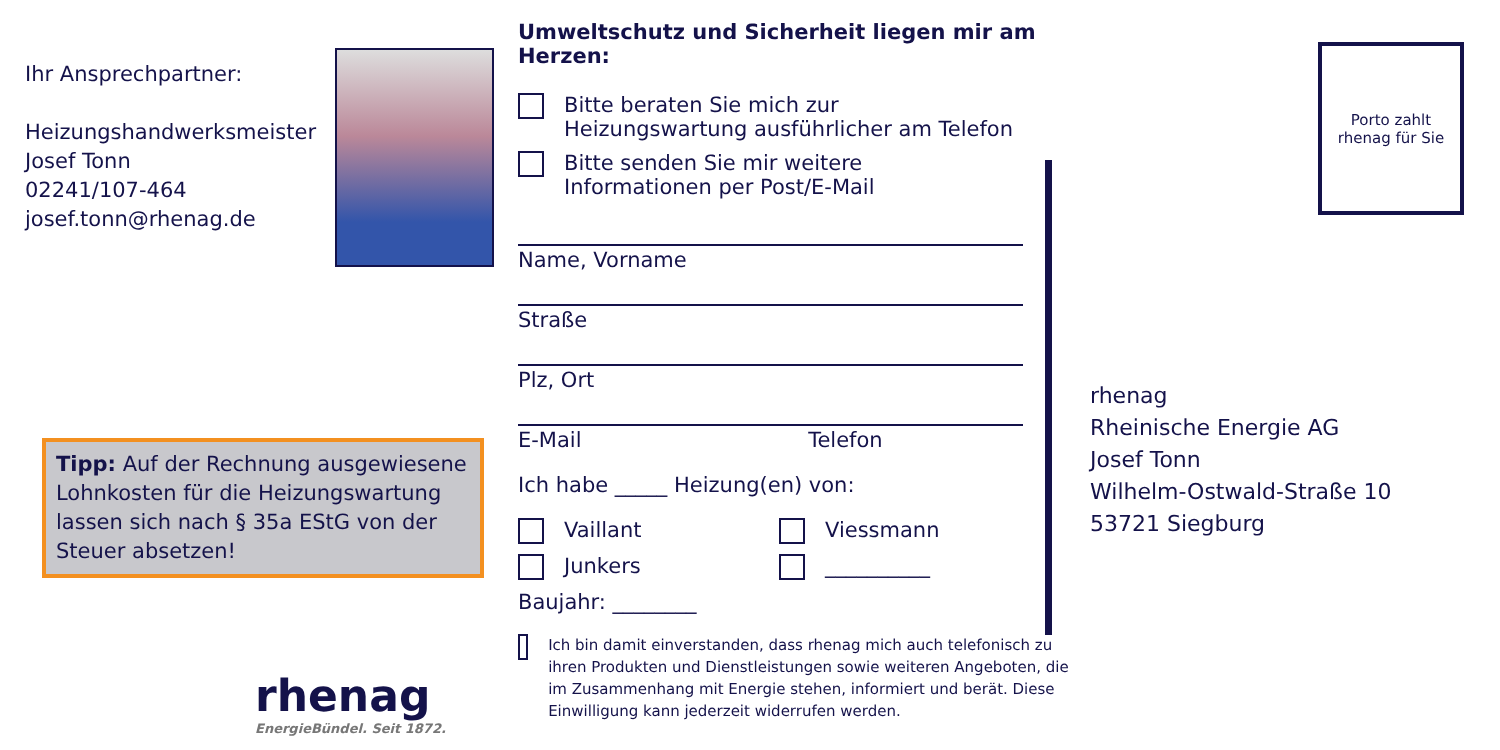Ihr Ansprechpartner:
Heizungshandwerksmeister
Josef Tonn
02241/107-464
josef.tonn@rhenag.de
Tipp: Auf der Rechnung ausgewiesene Lohnkosten für die Heizungswartung lassen sich nach § 35a EStG von der Steuer absetzen!
rhenag
EnergieBündel. Seit 1872.
Umweltschutz und Sicherheit liegen mir am Herzen:
Bitte beraten Sie mich zur
Heizungswartung ausführlicher am Telefon
Bitte senden Sie mir weitere
Informationen per Post/E-Mail
Name, Vorname
Straße
Plz, Ort
E-Mail Telefon
Ich habe _____ Heizung(en) von:
Vaillant Viessmann
Junkers __________
Baujahr: ________
Ich bin damit einverstanden, dass rhenag mich auch telefonisch zu ihren Produkten und Dienstleistungen sowie weiteren Angeboten, die im Zusammenhang mit Energie stehen, informiert und berät. Diese Einwilligung kann jederzeit widerrufen werden.
Porto zahlt
rhenag für Sie
rhenag
Rheinische Energie AG
Josef Tonn
Wilhelm-Ostwald-Straße 10
53721 Siegburg